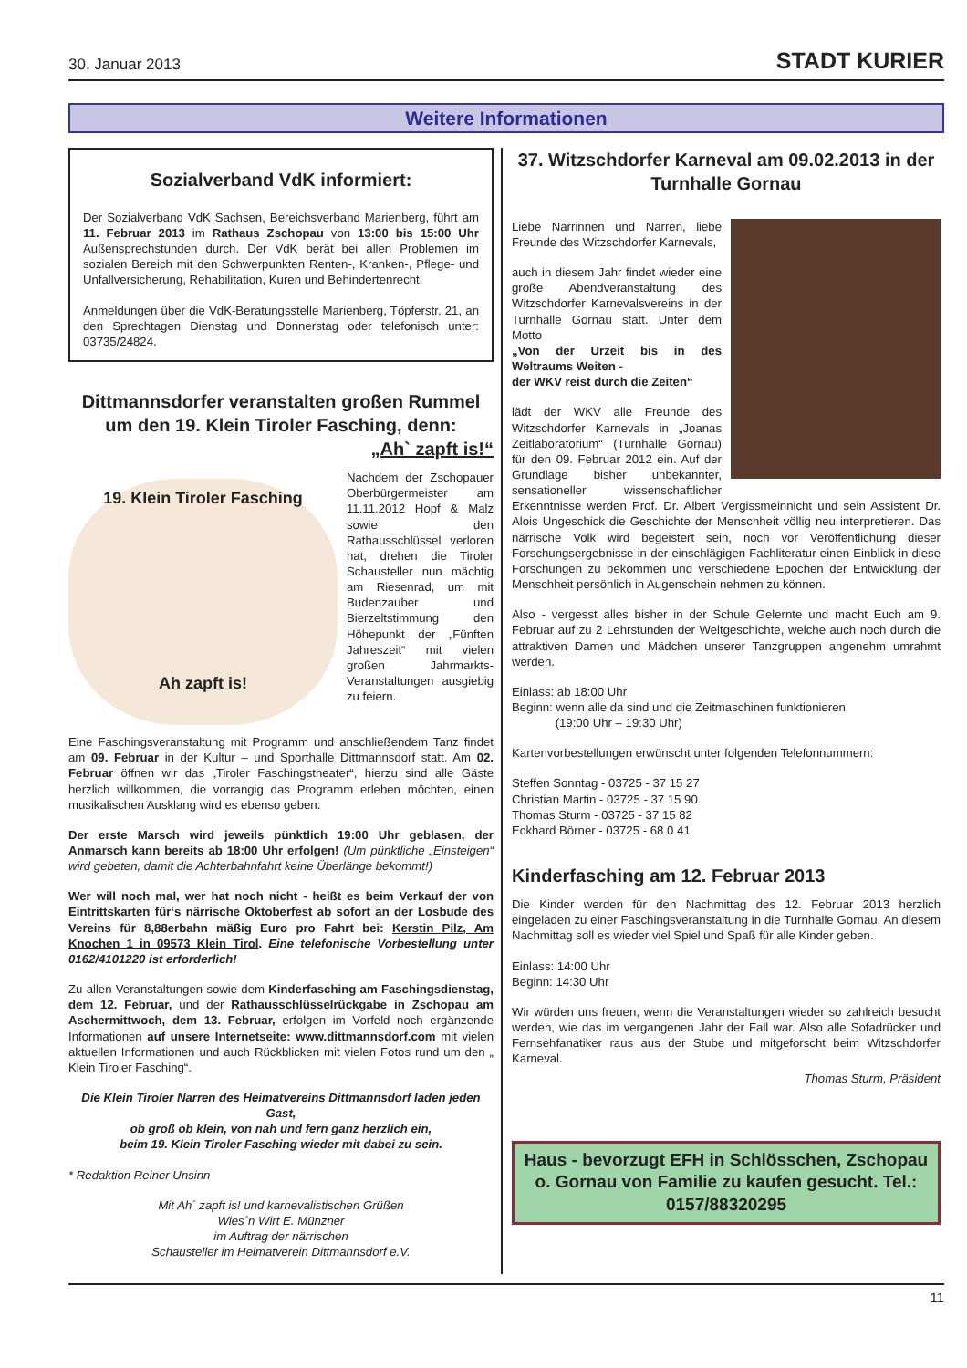30. Januar 2013 STADT KURIER
Weitere Informationen
Sozialverband VdK informiert:
Der Sozialverband VdK Sachsen, Bereichsverband Marienberg, führt am 11. Februar 2013 im Rathaus Zschopau von 13:00 bis 15:00 Uhr Außensprechstunden durch. Der VdK berät bei allen Problemen im sozialen Bereich mit den Schwerpunkten Renten-, Kranken-, Pflege- und Unfallversicherung, Rehabilitation, Kuren und Behindertenrecht.
Anmeldungen über die VdK-Beratungsstelle Marienberg, Töpferstr. 21, an den Sprechtagen Dienstag und Donnerstag oder telefonisch unter: 03735/24824.
Dittmannsdorfer veranstalten großen Rummel um den 19. Klein Tiroler Fasching, denn:
„Ah` zapft is!“
19. Klein Tiroler Fasching
Ah zapft is!
Nachdem der Zschopauer Oberbürgermeister am 11.11.2012 Hopf & Malz sowie den Rathausschlüssel verloren hat, drehen die Tiroler Schausteller nun mächtig am Riesenrad, um mit Budenzauber und Bierzeltstimmung den Höhepunkt der „Fünften Jahreszeit“ mit vielen großen Jahrmarkts-Veranstaltungen ausgiebig zu feiern.
Eine Faschingsveranstaltung mit Programm und anschließendem Tanz findet am 09. Februar in der Kultur – und Sporthalle Dittmannsdorf statt. Am 02. Februar öffnen wir das „Tiroler Faschingstheater“, hierzu sind alle Gäste herzlich willkommen, die vorrangig das Programm erleben möchten, einen musikalischen Ausklang wird es ebenso geben.
Der erste Marsch wird jeweils pünktlich 19:00 Uhr geblasen, der Anmarsch kann bereits ab 18:00 Uhr erfolgen! (Um pünktliche „Einsteigen“ wird gebeten, damit die Achterbahnfahrt keine Überlänge bekommt!)
Wer will noch mal, wer hat noch nicht - heißt es beim Verkauf der von Eintrittskarten für‘s närrische Oktoberfest ab sofort an der Losbude des Vereins für 8,88erbahn mäßig Euro pro Fahrt bei: Kerstin Pilz, Am Knochen 1 in 09573 Klein Tirol. Eine telefonische Vorbestellung unter 0162/4101220 ist erforderlich!
Zu allen Veranstaltungen sowie dem Kinderfasching am Faschingsdienstag, dem 12. Februar, und der Rathausschlüsselrückgabe in Zschopau am Aschermittwoch, dem 13. Februar, erfolgen im Vorfeld noch ergänzende Informationen auf unsere Internetseite: www.dittmannsdorf.com mit vielen aktuellen Informationen und auch Rückblicken mit vielen Fotos rund um den „ Klein Tiroler Fasching“.
Die Klein Tiroler Narren des Heimatvereins Dittmannsdorf laden jeden Gast,
ob groß ob klein, von nah und fern ganz herzlich ein,
beim 19. Klein Tiroler Fasching wieder mit dabei zu sein.
* Redaktion Reiner Unsinn
Mit Ah´ zapft is! und karnevalistischen Grüßen
Wies´n Wirt E. Münzner
im Auftrag der närrischen
Schausteller im Heimatverein Dittmannsdorf e.V.
37. Witzschdorfer Karneval am 09.02.2013 in der Turnhalle Gornau
Liebe Närrinnen und Narren, liebe Freunde des Witzschdorfer Karnevals,
auch in diesem Jahr findet wieder eine große Abendveranstaltung des Witzschdorfer Karnevalsvereins in der Turnhalle Gornau statt. Unter dem Motto
„Von der Urzeit bis in des Weltraums Weiten -
der WKV reist durch die Zeiten“
lädt der WKV alle Freunde des Witzschdorfer Karnevals in „Joanas Zeitlaboratorium“ (Turnhalle Gornau) für den 09. Februar 2012 ein. Auf der Grundlage bisher unbekannter, sensationeller wissenschaftlicher Erkenntnisse werden Prof. Dr. Albert Vergissmeinnicht und sein Assistent Dr. Alois Ungeschick die Geschichte der Menschheit völlig neu interpretieren. Das närrische Volk wird begeistert sein, noch vor Veröffentlichung dieser Forschungsergebnisse in der einschlägigen Fachliteratur einen Einblick in diese Forschungen zu bekommen und verschiedene Epochen der Entwicklung der Menschheit persönlich in Augenschein nehmen zu können.
Also - vergesst alles bisher in der Schule Gelernte und macht Euch am 9. Februar auf zu 2 Lehrstunden der Weltgeschichte, welche auch noch durch die attraktiven Damen und Mädchen unserer Tanzgruppen angenehm umrahmt werden.
Einlass: ab 18:00 Uhr
Beginn: wenn alle da sind und die Zeitmaschinen funktionieren
(19:00 Uhr – 19:30 Uhr)
Kartenvorbestellungen erwünscht unter folgenden Telefonnummern:
Steffen Sonntag - 03725 - 37 15 27
Christian Martin - 03725 - 37 15 90
Thomas Sturm - 03725 - 37 15 82
Eckhard Börner - 03725 - 68 0 41
Kinderfasching am 12. Februar 2013
Die Kinder werden für den Nachmittag des 12. Februar 2013 herzlich eingeladen zu einer Faschingsveranstaltung in die Turnhalle Gornau. An diesem Nachmittag soll es wieder viel Spiel und Spaß für alle Kinder geben.
Einlass: 14:00 Uhr
Beginn: 14:30 Uhr
Wir würden uns freuen, wenn die Veranstaltungen wieder so zahlreich besucht werden, wie das im vergangenen Jahr der Fall war. Also alle Sofadrücker und Fernsehfanatiker raus aus der Stube und mitgeforscht beim Witzschdorfer Karneval.
Thomas Sturm, Präsident
Haus - bevorzugt EFH in Schlösschen, Zschopau o. Gornau von Familie zu kaufen gesucht. Tel.: 0157/88320295
11